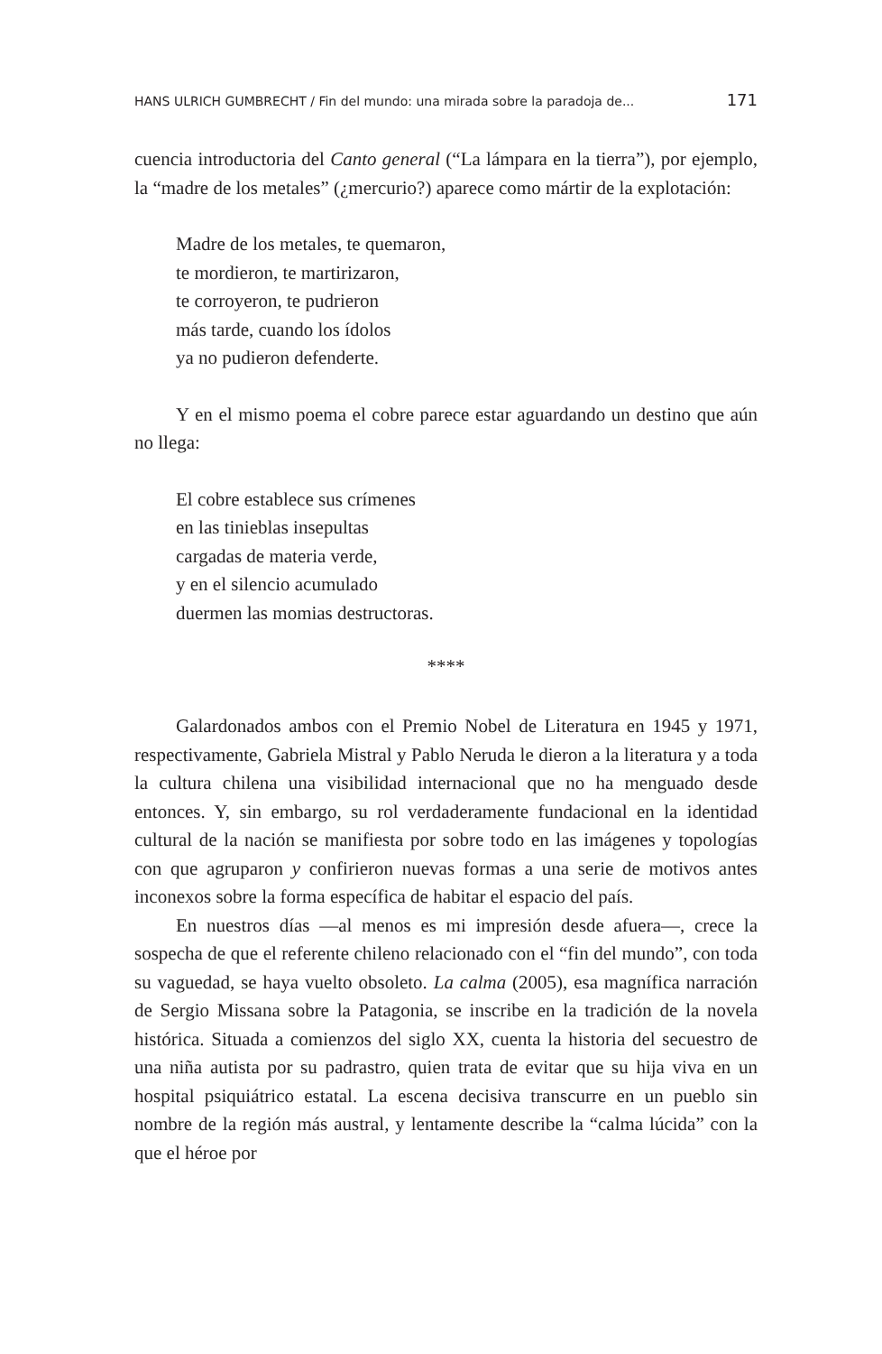HANS ULRICH GUMBRECHT / Fin del mundo: una mirada sobre la paradoja de... 171
cuencia introductoria del Canto general (“La lámpara en la tierra”), por ejemplo, la “madre de los metales” (¿mercurio?) aparece como mártir de la explotación:
Madre de los metales, te quemaron,
te mordieron, te martirizaron,
te corroyeron, te pudrieron
más tarde, cuando los ídolos
ya no pudieron defenderte.
Y en el mismo poema el cobre parece estar aguardando un destino que aún no llega:
El cobre establece sus crímenes
en las tinieblas insepultas
cargadas de materia verde,
y en el silencio acumulado
duermen las momias destructoras.
****
Galardonados ambos con el Premio Nobel de Literatura en 1945 y 1971, respectivamente, Gabriela Mistral y Pablo Neruda le dieron a la literatura y a toda la cultura chilena una visibilidad internacional que no ha menguado desde entonces. Y, sin embargo, su rol verdaderamente fundacional en la identidad cultural de la nación se manifiesta por sobre todo en las imágenes y topologías con que agruparon y confirieron nuevas formas a una serie de motivos antes inconexos sobre la forma específica de habitar el espacio del país.
En nuestros días —al menos es mi impresión desde afuera—, crece la sospecha de que el referente chileno relacionado con el “fin del mundo”, con toda su vaguedad, se haya vuelto obsoleto. La calma (2005), esa magnífica narración de Sergio Missana sobre la Patagonia, se inscribe en la tradición de la novela histórica. Situada a comienzos del siglo XX, cuenta la historia del secuestro de una niña autista por su padrastro, quien trata de evitar que su hija viva en un hospital psiquiátrico estatal. La escena decisiva transcurre en un pueblo sin nombre de la región más austral, y lentamente describe la “calma lúcida” con la que el héroe por